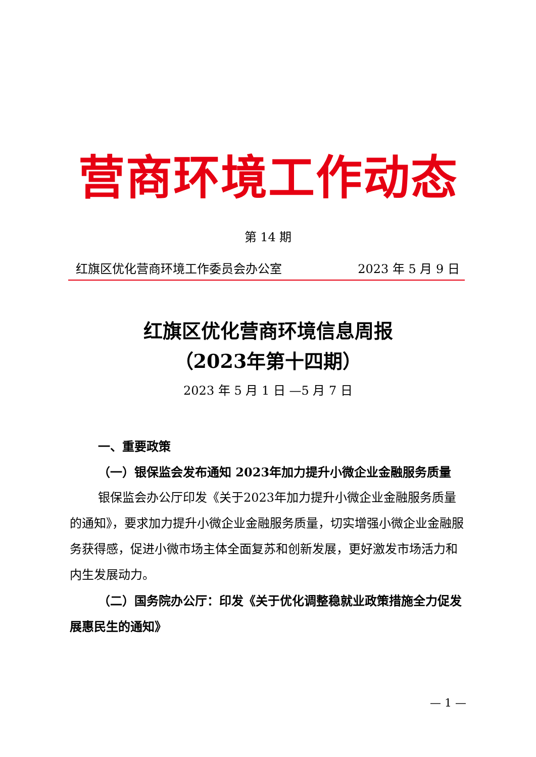营商环境工作动态
第 14 期
红旗区优化营商环境工作委员会办公室 2023 年 5 月 9 日
红旗区优化营商环境信息周报
（2023年第十四期）
2023 年 5 月 1 日 —5 月 7 日
一、重要政策
（一）银保监会发布通知 2023年加力提升小微企业金融服务质量
银保监会办公厅印发《关于2023年加力提升小微企业金融服务质量的通知》，要求加力提升小微企业金融服务质量，切实增强小微企业金融服务获得感，促进小微市场主体全面复苏和创新发展，更好激发市场活力和内生发展动力。
（二）国务院办公厅：印发《关于优化调整稳就业政策措施全力促发展惠民生的通知》
— 1 —